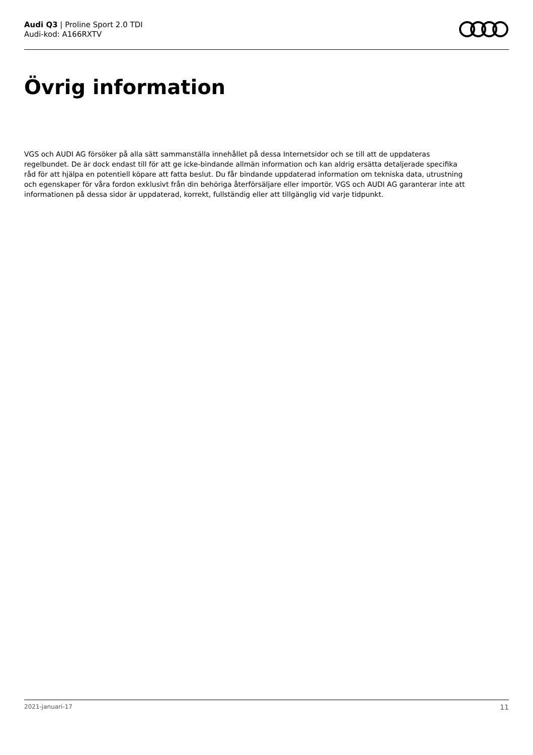Audi Q3 | Proline Sport 2.0 TDI
Audi-kod: A166RXTV
Övrig information
VGS och AUDI AG försöker på alla sätt sammanställa innehållet på dessa Internetsidor och se till att de uppdateras regelbundet. De är dock endast till för att ge icke-bindande allmän information och kan aldrig ersätta detaljerade specifika råd för att hjälpa en potentiell köpare att fatta beslut. Du får bindande uppdaterad information om tekniska data, utrustning och egenskaper för våra fordon exklusivt från din behöriga återförsäljare eller importör. VGS och AUDI AG garanterar inte att informationen på dessa sidor är uppdaterad, korrekt, fullständig eller att tillgänglig vid varje tidpunkt.
2021-januari-17 11